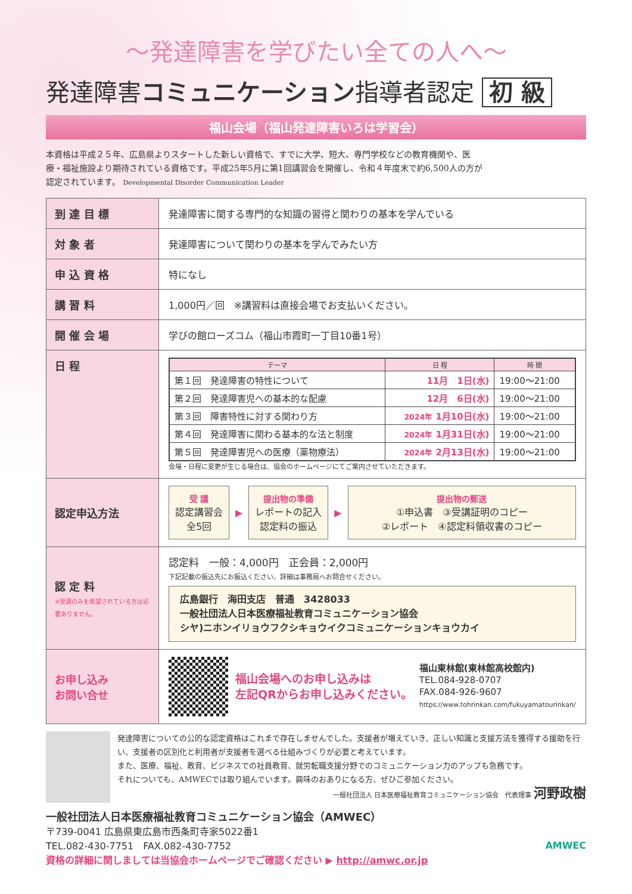～発達障害を学びたい全ての人へ～
発達障害コミュニケーション指導者認定 初 級
福山会場（福山発達障害いろは学習会）
本資格は平成２５年、広島県よりスタートした新しい資格で、すでに大学、短大、専門学校などの教育機関や、医療・福祉施設より期待されている資格です。平成25年5月に第1回講習会を開催し、令和４年度末で約6,500人の方が認定されています。 Developmental Disorder Communication Leader
| 到 達 目 標 | 発達障害に関する専門的な知識の習得と関わりの基本を学んでいる |
| 対 象 者 | 発達障害について関わりの基本を学んでみたい方 |
| 申 込 資 格 | 特になし |
| 講 習 料 | 1,000円／回 ※講習料は直接会場でお支払いください。 |
| 開 催 会 場 | 学びの館ローズコム（福山市霞町一丁目10番1号） |
| 日 程 | / テーマ / 日 程 / 時 間 / / --- / --- / --- / / 第１回 発達障害の特性について / 11月 1日(水) / 19:00～21:00 / / 第２回 発達障害児への基本的な配慮 / 12月 6日(水) / 19:00～21:00 / / 第３回 障害特性に対する関わり方 / 2024年 1月10日(水) / 19:00～21:00 / / 第４回 発達障害に関わる基本的な法と制度 / 2024年 1月31日(水) / 19:00～21:00 / / 第５回 発達障害児への医療（薬物療法） / 2024年 2月13日(水) / 19:00～21:00 / 会場・日程に変更が生じる場合は、協会のホームページにてご案内させていただきます。 |
| 認定申込方法 | 受 講 認定講習会 全5回 ▶ 提出物の準備 レポートの記入 認定料の振込 ▶ 提出物の郵送 ①申込書 ③受講証明のコピー ②レポート ④認定料領収書のコピー |
| 認 定 料 ※受講のみを希望されている方は必要ありません。 | 認定料 一般：4,000円 正会員：2,000円 下記記載の振込先にお振込ください。詳細は事務局へお問合せください。 広島銀行 海田支店 普通 3428033 一般社団法人日本医療福祉教育コミュニケーション協会 シヤ)ニホンイリョウフクシキョウイクコミュニケーションキョウカイ |
| お申し込み お問い合せ | 福山会場へのお申し込みは 左記QRからお申し込みください。 福山東林館(東林館高校館内) TEL.084-928-0707 FAX.084-926-9607 https://www.tohrinkan.com/fukuyamatourinkan/ |
発達障害についての公的な認定資格はこれまで存在しませんでした。支援者が増えていき、正しい知識と支援方法を獲得する援助を行い、支援者の区別化と利用者が支援者を選べる仕組みづくりが必要と考えています。
また、医療、福祉、教育、ビジネスでの社員教育、就労転職支援分野でのコミュニケーション力のアップも急務です。
それについても、AMWECでは取り組んでいます。興味のおありになる方、ぜひご参加ください。
一般社団法人 日本医療福祉教育コミュニケーション協会　代表理事 河野政樹
一般社団法人日本医療福祉教育コミュニケーション協会（AMWEC）
〒739-0041 広島県東広島市西条町寺家5022番1
TEL.082-430-7751　FAX.082-430-7752
資格の詳細に関しましては当協会ホームページでご確認ください ▶ http://amwc.or.jp
AMWEC